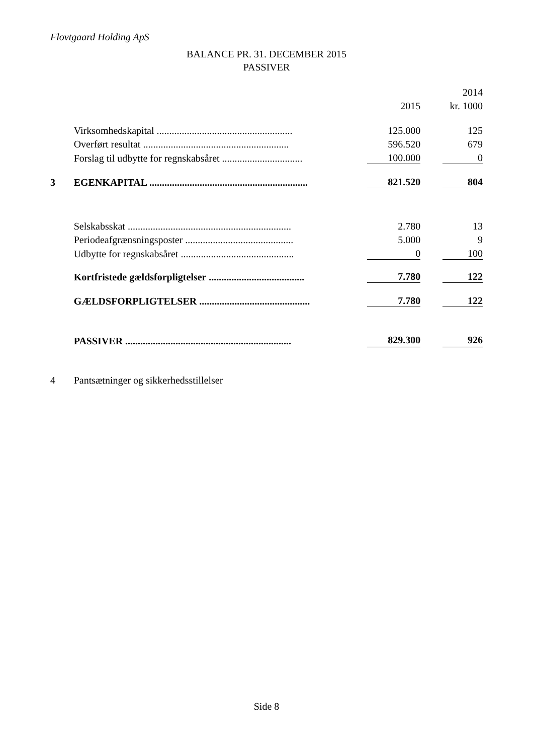Flovtgaard Holding ApS
BALANCE PR. 31. DECEMBER 2015
PASSIVER
| | | | | 2014 |
| | | 2015 | | kr. 1000 |
| | Virksomhedskapital ...................................................... | 125.000 | | 125 |
| | Overført resultat .......................................................... | 596.520 | | 679 |
| | Forslag til udbytte for regnskabsåret ................................ | 100.000 | | 0 |
| 3 | EGENKAPITAL ............................................................... | 821.520 | | 804 |
| | Selskabsskat ................................................................. | 2.780 | | 13 |
| | Periodeafgrænsningsposter ........................................... | 5.000 | | 9 |
| | Udbytte for regnskabsåret ............................................. | 0 | | 100 |
| | Kortfristede gældsforpligtelser ...................................... | 7.780 | | 122 |
| | GÆLDSFORPLIGTELSER ............................................ | 7.780 | | 122 |
| | PASSIVER .................................................................. | 829.300 | | 926 |
| 4 | Pantsætninger og sikkerhedsstillelser | | | |
Side 8